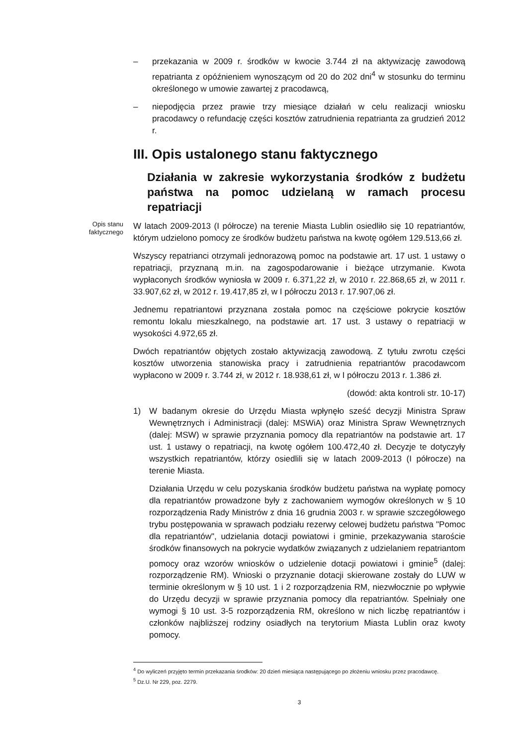– przekazania w 2009 r. środków w kwocie 3.744 zł na aktywizację zawodową repatrianta z opóźnieniem wynoszącym od 20 do 202 dni<sup>4</sup> w stosunku do terminu określonego w umowie zawartej z pracodawcą,
– niepodjęcia przez prawie trzy miesiące działań w celu realizacji wniosku pracodawcy o refundację części kosztów zatrudnienia repatrianta za grudzień 2012 r.
III. Opis ustalonego stanu faktycznego
Działania w zakresie wykorzystania środków z budżetu państwa na pomoc udzielaną w ramach procesu repatriacji
Opis stanu faktycznego
W latach 2009-2013 (I półrocze) na terenie Miasta Lublin osiedliło się 10 repatriantów, którym udzielono pomocy ze środków budżetu państwa na kwotę ogółem 129.513,66 zł.
Wszyscy repatrianci otrzymali jednorazową pomoc na podstawie art. 17 ust. 1 ustawy o repatriacji, przyznaną m.in. na zagospodarowanie i bieżące utrzymanie. Kwota wypłaconych środków wyniosła w 2009 r. 6.371,22 zł, w 2010 r. 22.868,65 zł, w 2011 r. 33.907,62 zł, w 2012 r. 19.417,85 zł, w I półroczu 2013 r. 17.907,06 zł.
Jednemu repatriantowi przyznana została pomoc na częściowe pokrycie kosztów remontu lokalu mieszkalnego, na podstawie art. 17 ust. 3 ustawy o repatriacji w wysokości 4.972,65 zł.
Dwóch repatriantów objętych zostało aktywizacją zawodową. Z tytułu zwrotu części kosztów utworzenia stanowiska pracy i zatrudnienia repatriantów pracodawcom wypłacono w 2009 r. 3.744 zł, w 2012 r. 18.938,61 zł, w I półroczu 2013 r. 1.386 zł.
(dowód: akta kontroli str. 10-17)
1) W badanym okresie do Urzędu Miasta wpłynęło sześć decyzji Ministra Spraw Wewnętrznych i Administracji (dalej: MSWiA) oraz Ministra Spraw Wewnętrznych (dalej: MSW) w sprawie przyznania pomocy dla repatriantów na podstawie art. 17 ust. 1 ustawy o repatriacji, na kwotę ogółem 100.472,40 zł. Decyzje te dotyczyły wszystkich repatriantów, którzy osiedlili się w latach 2009-2013 (I półrocze) na terenie Miasta.
Działania Urzędu w celu pozyskania środków budżetu państwa na wypłatę pomocy dla repatriantów prowadzone były z zachowaniem wymogów określonych w § 10 rozporządzenia Rady Ministrów z dnia 16 grudnia 2003 r. w sprawie szczegółowego trybu postępowania w sprawach podziału rezerwy celowej budżetu państwa "Pomoc dla repatriantów", udzielania dotacji powiatowi i gminie, przekazywania staroście środków finansowych na pokrycie wydatków związanych z udzielaniem repatriantom pomocy oraz wzorów wniosków o udzielenie dotacji powiatowi i gminie<sup>5</sup> (dalej: rozporządzenie RM). Wnioski o przyznanie dotacji skierowane zostały do LUW w terminie określonym w § 10 ust. 1 i 2 rozporządzenia RM, niezwłocznie po wpływie do Urzędu decyzji w sprawie przyznania pomocy dla repatriantów. Spełniały one wymogi § 10 ust. 3-5 rozporządzenia RM, określono w nich liczbę repatriantów i członków najbliższej rodziny osiadłych na terytorium Miasta Lublin oraz kwoty pomocy.
<sup>4</sup> Do wyliczeń przyjęto termin przekazania środków: 20 dzień miesiąca następującego po złożeniu wniosku przez pracodawcę.
<sup>5</sup> Dz.U. Nr 229, poz. 2279.
3